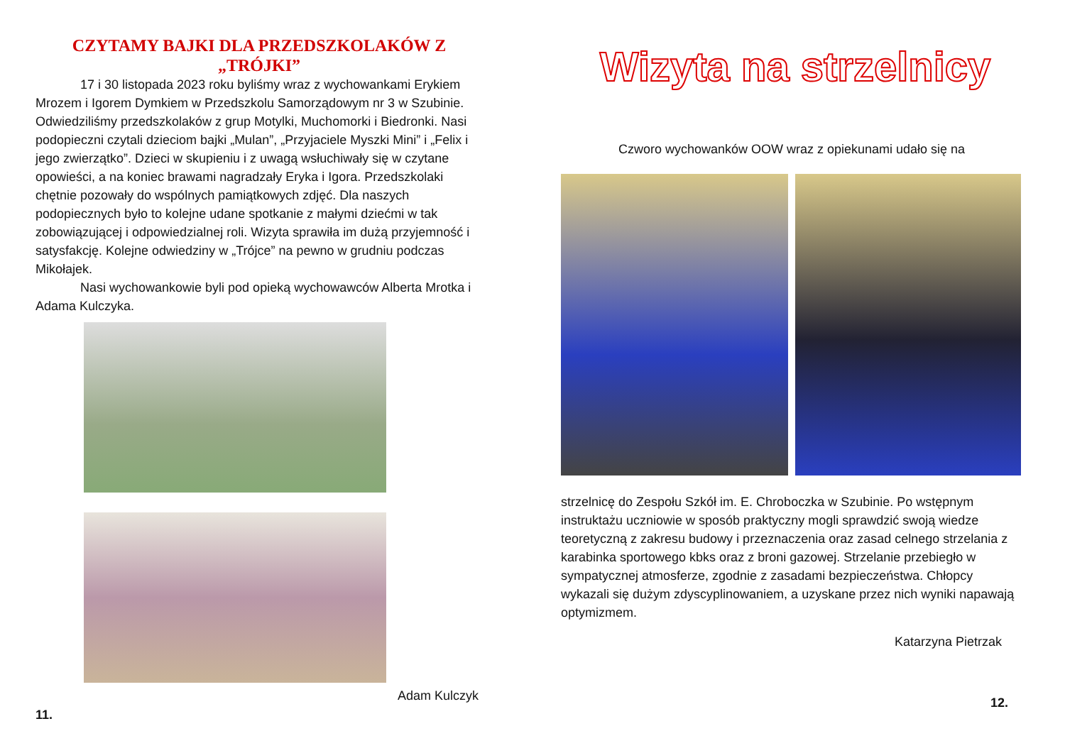CZYTAMY BAJKI DLA PRZEDSZKOLAKÓW Z „TRÓJKI”
17 i 30 listopada 2023 roku byliśmy wraz z wychowankami Erykiem Mrozem i Igorem Dymkiem w Przedszkolu Samorządowym nr 3 w Szubinie. Odwiedziliśmy przedszkolaków z grup Motylki, Muchomorki i Biedronki. Nasi podopieczni czytali dzieciom bajki „Mulan”, „Przyjaciele Myszki Mini” i „Felix i jego zwierzątko”. Dzieci w skupieniu i z uwagą wsłuchiwały się w czytane opowieści, a na koniec brawami nagradzały Eryka i Igora. Przedszkolaki chętnie pozowały do wspólnych pamiątkowych zdjęć. Dla naszych podopiecznych było to kolejne udane spotkanie z małymi dziećmi w tak zobowiązującej i odpowiedzialnej roli. Wizyta sprawiła im dużą przyjemność i satysfakcję. Kolejne odwiedziny w „Trójce” na pewno w grudniu podczas Mikołajek.
Nasi wychowankowie byli pod opieką wychowawców Alberta Mrotka i Adama Kulczyka.
Adam Kulczyk
11.
Wizyta na strzelnicy
Czworo wychowanków OOW wraz z opiekunami udało się na
strzelnicę do Zespołu Szkół im. E. Chroboczka w Szubinie. Po wstępnym instruktażu uczniowie w sposób praktyczny mogli sprawdzić swoją wiedze teoretyczną z zakresu budowy i przeznaczenia oraz zasad celnego strzelania z karabinka sportowego kbks oraz z broni gazowej. Strzelanie przebiegło w sympatycznej atmosferze, zgodnie z zasadami bezpieczeństwa. Chłopcy wykazali się dużym zdyscyplinowaniem, a uzyskane przez nich wyniki napawają optymizmem.
Katarzyna Pietrzak
12.